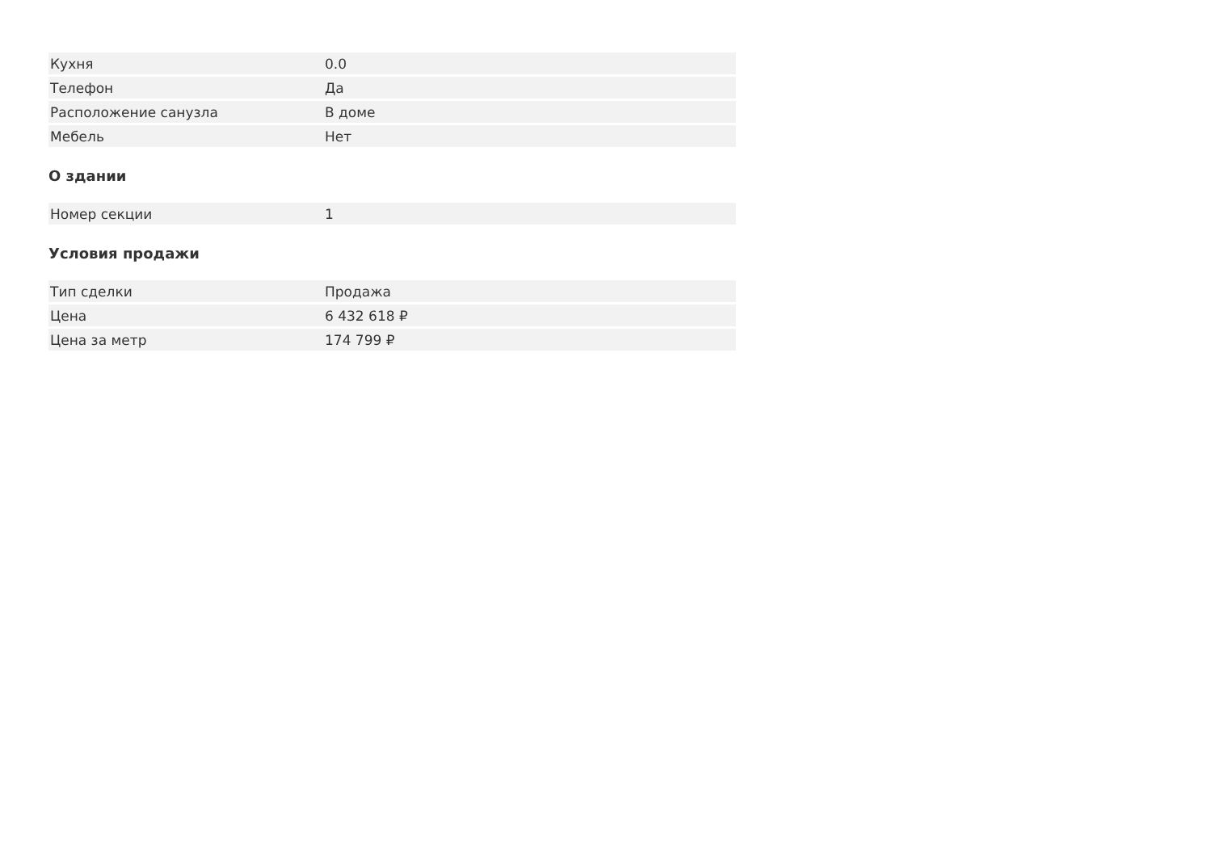| Кухня | 0.0 |
| Телефон | Да |
| Расположение санузла | В доме |
| Мебель | Нет |
О здании
| Номер секции | 1 |
Условия продажи
| Тип сделки | Продажа |
| Цена | 6 432 618 ₽ |
| Цена за метр | 174 799 ₽ |